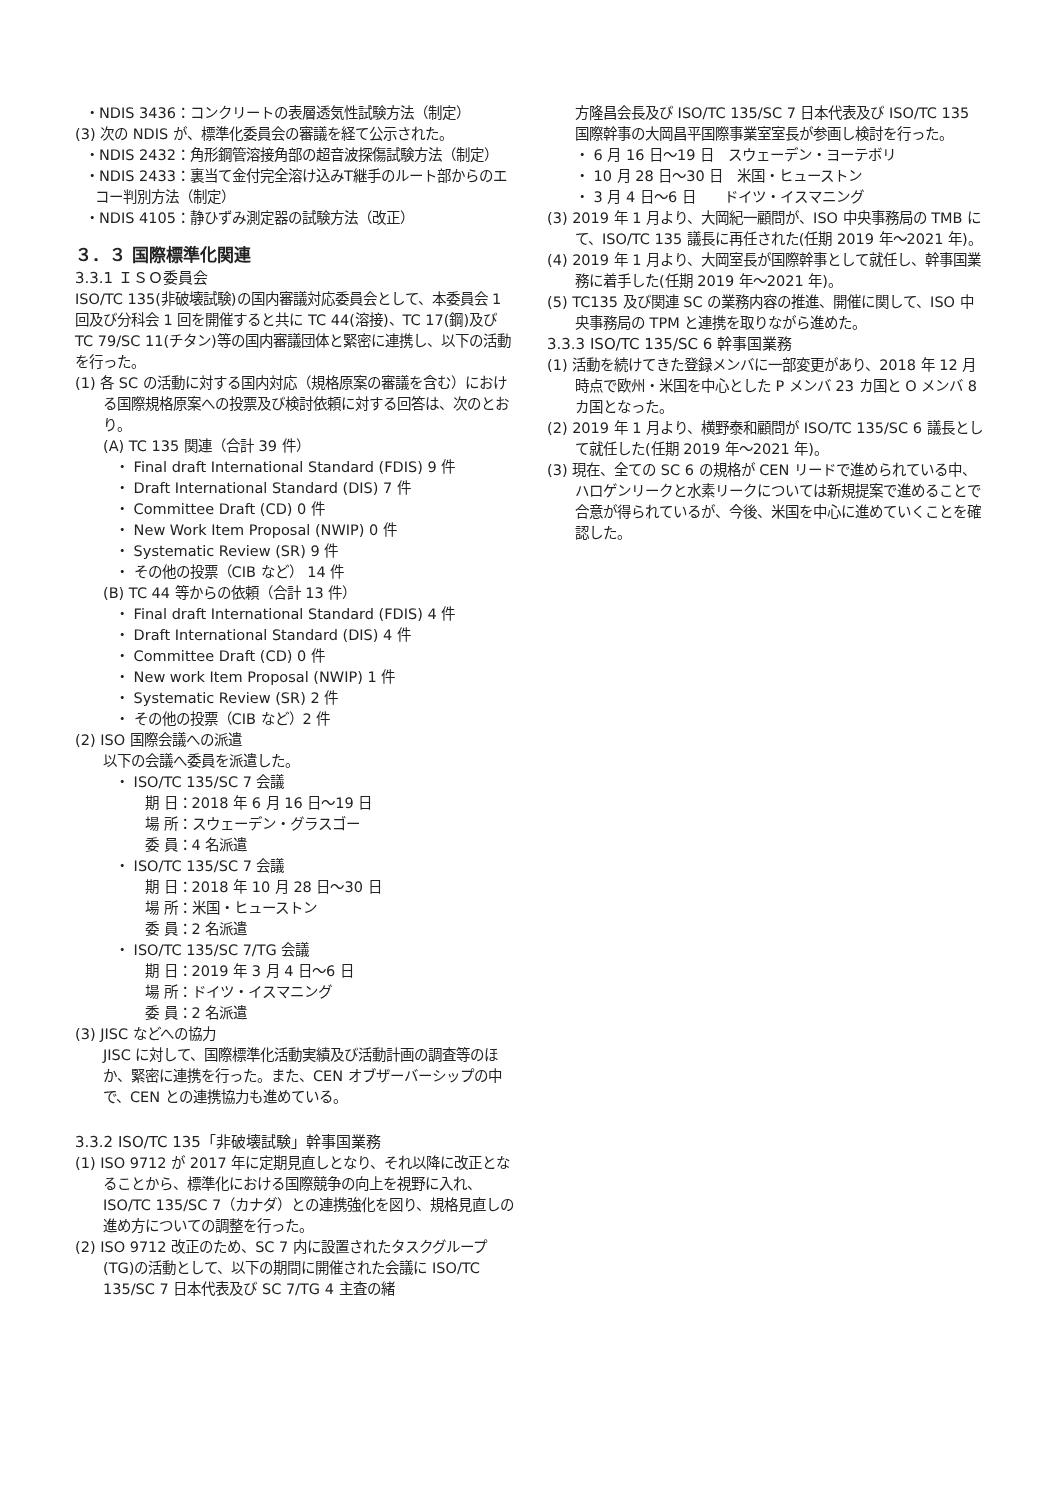・NDIS 3436：コンクリートの表層透気性試験方法（制定）
(3) 次の NDIS が、標準化委員会の審議を経て公示された。
・NDIS 2432：角形鋼管溶接角部の超音波探傷試験方法（制定）
・NDIS 2433：裏当て金付完全溶け込みT継手のルート部からのエコー判別方法（制定）
・NDIS 4105：静ひずみ測定器の試験方法（改正）
３．３ 国際標準化関連
3.3.1 ＩＳＯ委員会
ISO/TC 135(非破壊試験)の国内審議対応委員会として、本委員会 1 回及び分科会 1 回を開催すると共に TC 44(溶接)、TC 17(鋼)及び TC 79/SC 11(チタン)等の国内審議団体と緊密に連携し、以下の活動を行った。
(1) 各 SC の活動に対する国内対応（規格原案の審議を含む）における国際規格原案への投票及び検討依頼に対する回答は、次のとおり。
(A) TC 135 関連（合計 39 件）
・ Final draft International Standard (FDIS) 9 件
・ Draft International Standard (DIS) 7 件
・ Committee Draft (CD) 0 件
・ New Work Item Proposal (NWIP) 0 件
・ Systematic Review (SR) 9 件
・ その他の投票（CIB など） 14 件
(B) TC 44 等からの依頼（合計 13 件）
・ Final draft International Standard (FDIS) 4 件
・ Draft International Standard (DIS) 4 件
・ Committee Draft (CD) 0 件
・ New work Item Proposal (NWIP) 1 件
・ Systematic Review (SR) 2 件
・ その他の投票（CIB など）2 件
(2) ISO 国際会議への派遣
以下の会議へ委員を派遣した。
・ ISO/TC 135/SC 7 会議
期 日：2018 年 6 月 16 日～19 日
場 所：スウェーデン・グラスゴー
委 員：4 名派遣
・ ISO/TC 135/SC 7 会議
期 日：2018 年 10 月 28 日～30 日
場 所：米国・ヒューストン
委 員：2 名派遣
・ ISO/TC 135/SC 7/TG 会議
期 日：2019 年 3 月 4 日～6 日
場 所：ドイツ・イスマニング
委 員：2 名派遣
(3) JISC などへの協力
JISC に対して、国際標準化活動実績及び活動計画の調査等のほか、緊密に連携を行った。また、CEN オブザーバーシップの中で、CEN との連携協力も進めている。
3.3.2 ISO/TC 135「非破壊試験」幹事国業務
(1) ISO 9712 が 2017 年に定期見直しとなり、それ以降に改正となることから、標準化における国際競争の向上を視野に入れ、ISO/TC 135/SC 7（カナダ）との連携強化を図り、規格見直しの進め方についての調整を行った。
(2) ISO 9712 改正のため、SC 7 内に設置されたタスクグループ(TG)の活動として、以下の期間に開催された会議に ISO/TC 135/SC 7 日本代表及び SC 7/TG 4 主査の緒
方隆昌会長及び ISO/TC 135/SC 7 日本代表及び ISO/TC 135 国際幹事の大岡昌平国際事業室室長が参画し検討を行った。
・ 6 月 16 日～19 日　スウェーデン・ヨーテボリ
・ 10 月 28 日～30 日　米国・ヒューストン
・ 3 月 4 日～6 日　　ドイツ・イスマニング
(3) 2019 年 1 月より、大岡紀一顧問が、ISO 中央事務局の TMB にて、ISO/TC 135 議長に再任された(任期 2019 年～2021 年)。
(4) 2019 年 1 月より、大岡室長が国際幹事として就任し、幹事国業務に着手した(任期 2019 年～2021 年)。
(5) TC135 及び関連 SC の業務内容の推進、開催に関して、ISO 中央事務局の TPM と連携を取りながら進めた。
3.3.3 ISO/TC 135/SC 6 幹事国業務
(1) 活動を続けてきた登録メンバに一部変更があり、2018 年 12 月時点で欧州・米国を中心とした P メンバ 23 カ国と O メンバ 8 カ国となった。
(2) 2019 年 1 月より、横野泰和顧問が ISO/TC 135/SC 6 議長として就任した(任期 2019 年～2021 年)。
(3) 現在、全ての SC 6 の規格が CEN リードで進められている中、ハロゲンリークと水素リークについては新規提案で進めることで合意が得られているが、今後、米国を中心に進めていくことを確認した。